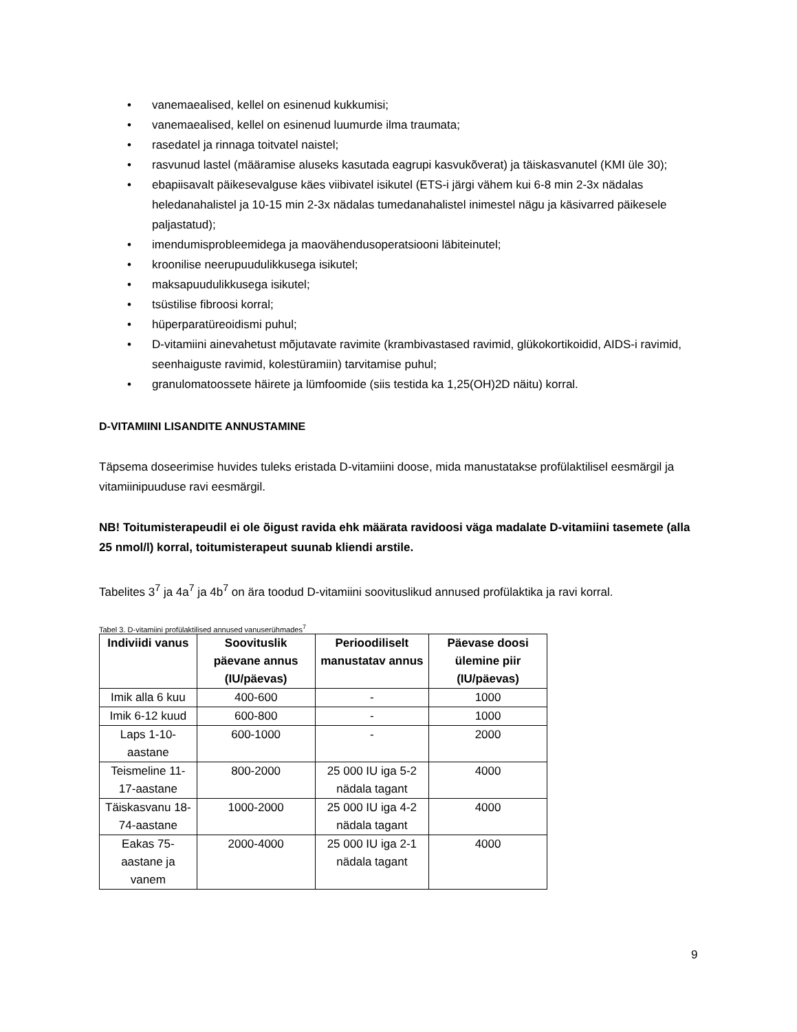• vanemaealised, kellel on esinenud kukkumisi;
• vanemaealised, kellel on esinenud luumurde ilma traumata;
• rasedatel ja rinnaga toitvatel naistel;
• rasvunud lastel (määramise aluseks kasutada eagrupi kasvukõverat) ja täiskasvanutel (KMI üle 30);
• ebapiisavalt päikesevalguse käes viibivatel isikutel (ETS-i järgi vähem kui 6-8 min 2-3x nädalas heledanahalistel ja 10-15 min 2-3x nädalas tumedanahalistel inimestel nägu ja käsivarred päikesele paljastatud);
• imendumisprobleemidega ja maovähendusoperatsiooni läbiteinutel;
• kroonilise neerupuudulikkusega isikutel;
• maksapuudulikkusega isikutel;
• tsüstilise fibroosi korral;
• hüperparatüreoidismi puhul;
• D-vitamiini ainevahetust mõjutavate ravimite (krambivastased ravimid, glükokortikoidid, AIDS-i ravimid, seenhaiguste ravimid, kolestüramiin) tarvitamise puhul;
• granulomatoossete häirete ja lümfoomide (siis testida ka 1,25(OH)2D näitu) korral.
D-VITAMIINI LISANDITE ANNUSTAMINE
Täpsema doseerimise huvides tuleks eristada D-vitamiini doose, mida manustatakse profülaktilisel eesmärgil ja vitamiinipuuduse ravi eesmärgil.
NB! Toitumisterapeudil ei ole õigust ravida ehk määrata ravidoosi väga madalate D-vitamiini tasemete (alla 25 nmol/l) korral, toitumisterapeut suunab kliendi arstile.
Tabelites 3<sup>7</sup> ja 4a<sup>7</sup> ja 4b<sup>7</sup> on ära toodud D-vitamiini soovituslikud annused profülaktika ja ravi korral.
Tabel 3. D-vitamiini profülaktilised annused vanuserühmades<sup>7</sup>
| Indiviidi vanus | Soovituslik päevane annus (IU/päevas) | Perioodiliselt manustatav annus | Päevase doosi ülemine piir (IU/päevas) |
| --- | --- | --- | --- |
| Imik alla 6 kuu | 400-600 | - | 1000 |
| Imik 6-12 kuud | 600-800 | - | 1000 |
| Laps 1-10-aastane | 600-1000 | - | 2000 |
| Teismeline 11-17-aastane | 800-2000 | 25 000 IU iga 5-2 nädala tagant | 4000 |
| Täiskasvanu 18-74-aastane | 1000-2000 | 25 000 IU iga 4-2 nädala tagant | 4000 |
| Eakas 75-aastane ja vanem | 2000-4000 | 25 000 IU iga 2-1 nädala tagant | 4000 |
9